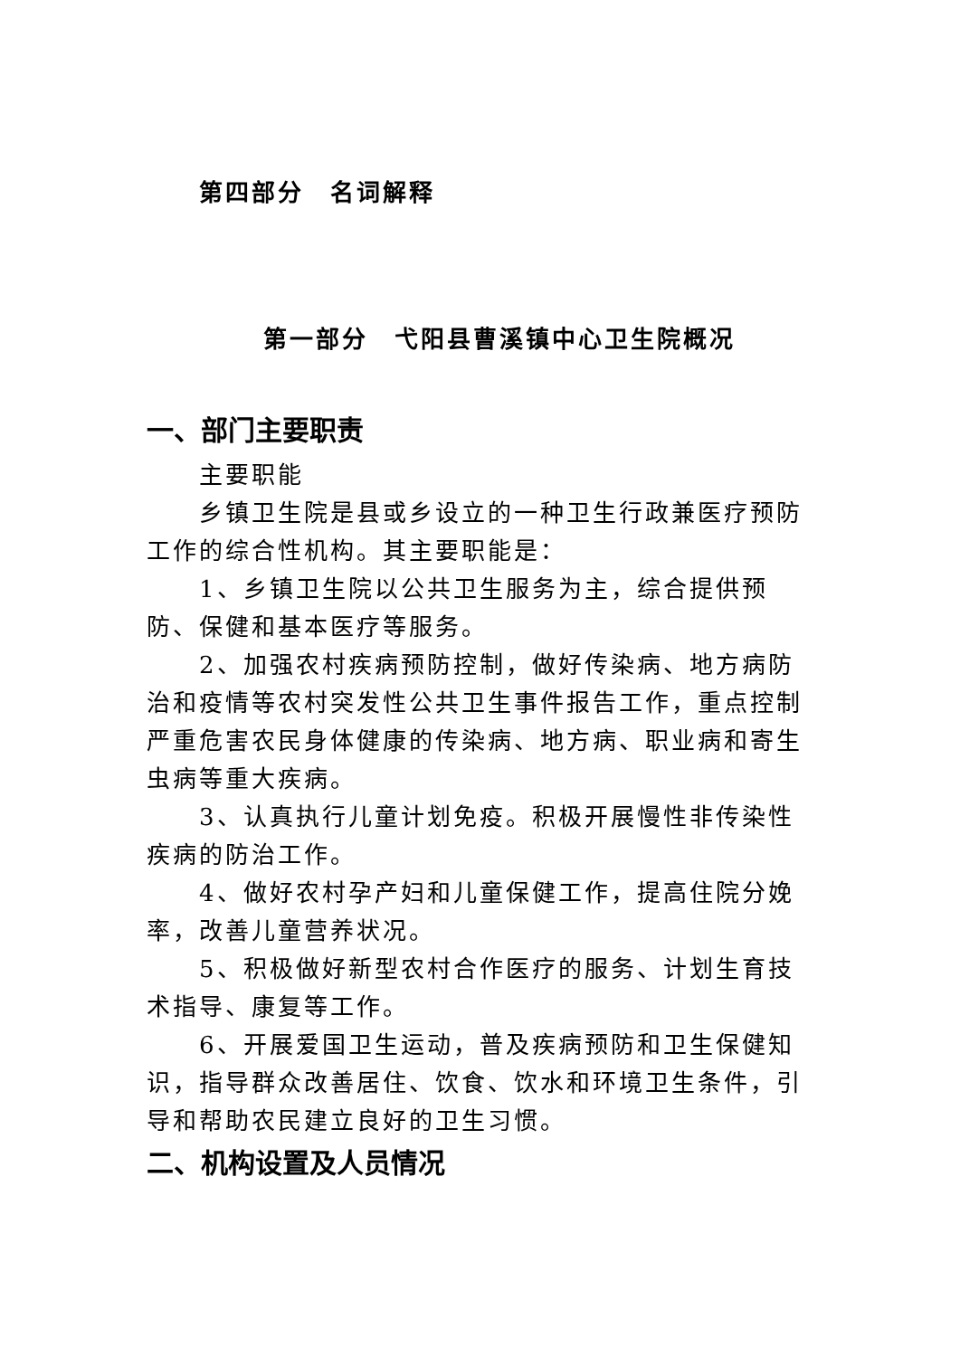第四部分　名词解释
第一部分　弋阳县曹溪镇中心卫生院概况
一、部门主要职责
主要职能
乡镇卫生院是县或乡设立的一种卫生行政兼医疗预防工作的综合性机构。其主要职能是：
1、乡镇卫生院以公共卫生服务为主，综合提供预防、保健和基本医疗等服务。
2、加强农村疾病预防控制，做好传染病、地方病防治和疫情等农村突发性公共卫生事件报告工作，重点控制严重危害农民身体健康的传染病、地方病、职业病和寄生虫病等重大疾病。
3、认真执行儿童计划免疫。积极开展慢性非传染性疾病的防治工作。
4、做好农村孕产妇和儿童保健工作，提高住院分娩率，改善儿童营养状况。
5、积极做好新型农村合作医疗的服务、计划生育技术指导、康复等工作。
6、开展爱国卫生运动，普及疾病预防和卫生保健知识，指导群众改善居住、饮食、饮水和环境卫生条件，引导和帮助农民建立良好的卫生习惯。
二、机构设置及人员情况